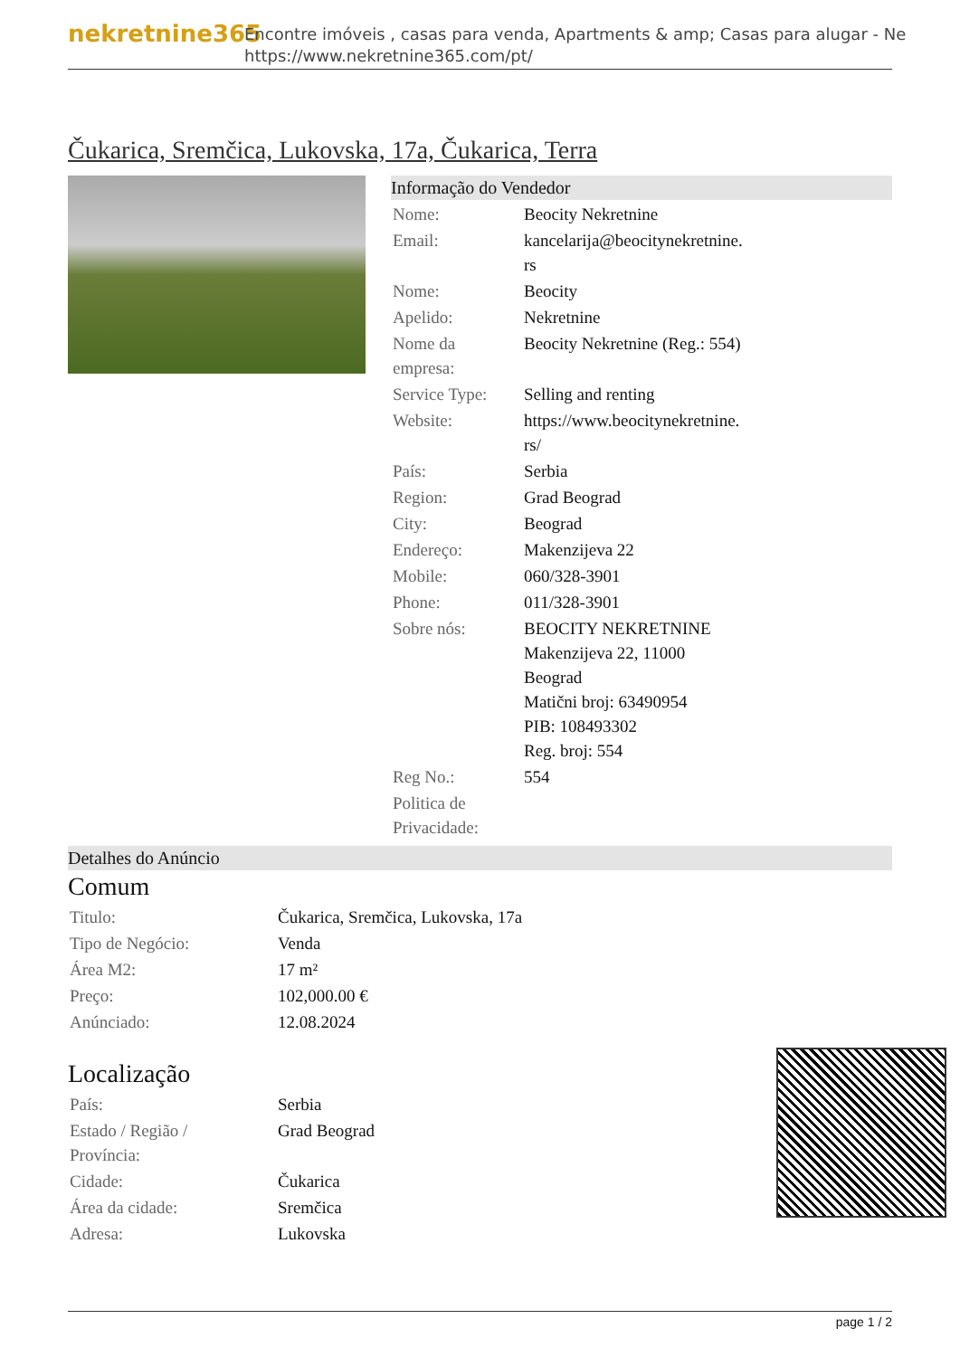nekretnine365
Encontre imóveis , casas para venda, Apartments & amp; Casas para alugar - Ne
https://www.nekretnine365.com/pt/
Čukarica, Sremčica, Lukovska, 17a, Čukarica, Terra
Informação do Vendedor
| Nome: | Beocity Nekretnine |
| Email: | kancelarija@beocitynekretnine. rs |
| Nome: | Beocity |
| Apelido: | Nekretnine |
| Nome da empresa: | Beocity Nekretnine (Reg.: 554) |
| Service Type: | Selling and renting |
| Website: | https://www.beocitynekretnine. rs/ |
| País: | Serbia |
| Region: | Grad Beograd |
| City: | Beograd |
| Endereço: | Makenzijeva 22 |
| Mobile: | 060/328-3901 |
| Phone: | 011/328-3901 |
| Sobre nós: | BEOCITY NEKRETNINE Makenzijeva 22, 11000 Beograd Matični broj: 63490954 PIB: 108493302 Reg. broj: 554 |
| Reg No.: | 554 |
| Politica de Privacidade: | |
Detalhes do Anúncio
Comum
| Titulo: | Čukarica, Sremčica, Lukovska, 17a |
| Tipo de Negócio: | Venda |
| Área M2: | 17 m² |
| Preço: | 102,000.00 € |
| Anúnciado: | 12.08.2024 |
Localização
| País: | Serbia |
| Estado / Região / Província: | Grad Beograd |
| Cidade: | Čukarica |
| Área da cidade: | Sremčica |
| Adresa: | Lukovska |
page 1 / 2